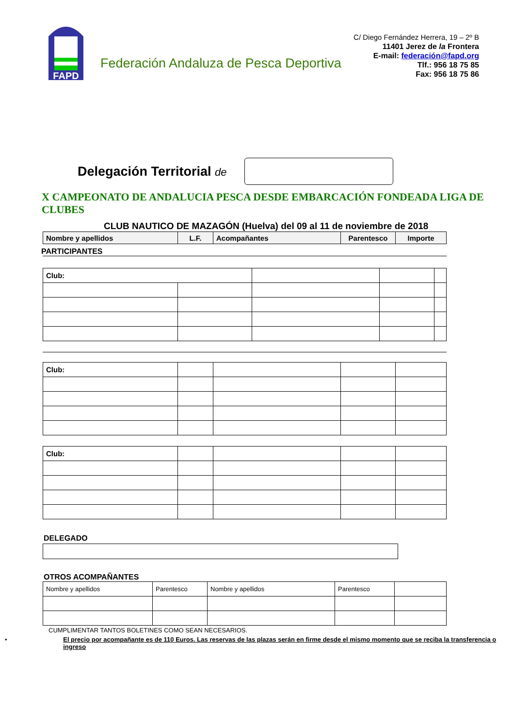FAPD
Federación Andaluza de Pesca Deportiva
C/ Diego Fernández Herrera, 19 – 2º B
11401 Jerez de la Frontera
E-mail: federación@fapd.org
Tlf.: 956 18 75 85
Fax: 956 18 75 86
Delegación Territorial de
X CAMPEONATO DE ANDALUCIA PESCA DESDE EMBARCACIÓN FONDEADA LIGA DE CLUBES
CLUB NAUTICO DE MAZAGÓN (Huelva) del 09 al 11 de noviembre de 2018
| Nombre y apellidos | L.F. | Acompañantes | Parentesco | Importe |
| --- | --- | --- | --- | --- |
PARTICIPANTES
| Club: | | | | |
| Club: | | | | |
| Club: | | | | |
DELEGADO
OTROS ACOMPAÑANTES
| Nombre y apellidos | Parentesco | Nombre y apellidos | Parentesco | |
CUMPLIMENTAR TANTOS BOLETINES COMO SEAN NECESARIOS.
• El precio por acompañante es de 110 Euros. Las reservas de las plazas serán en firme desde el mismo momento que se reciba la transferencia o ingreso